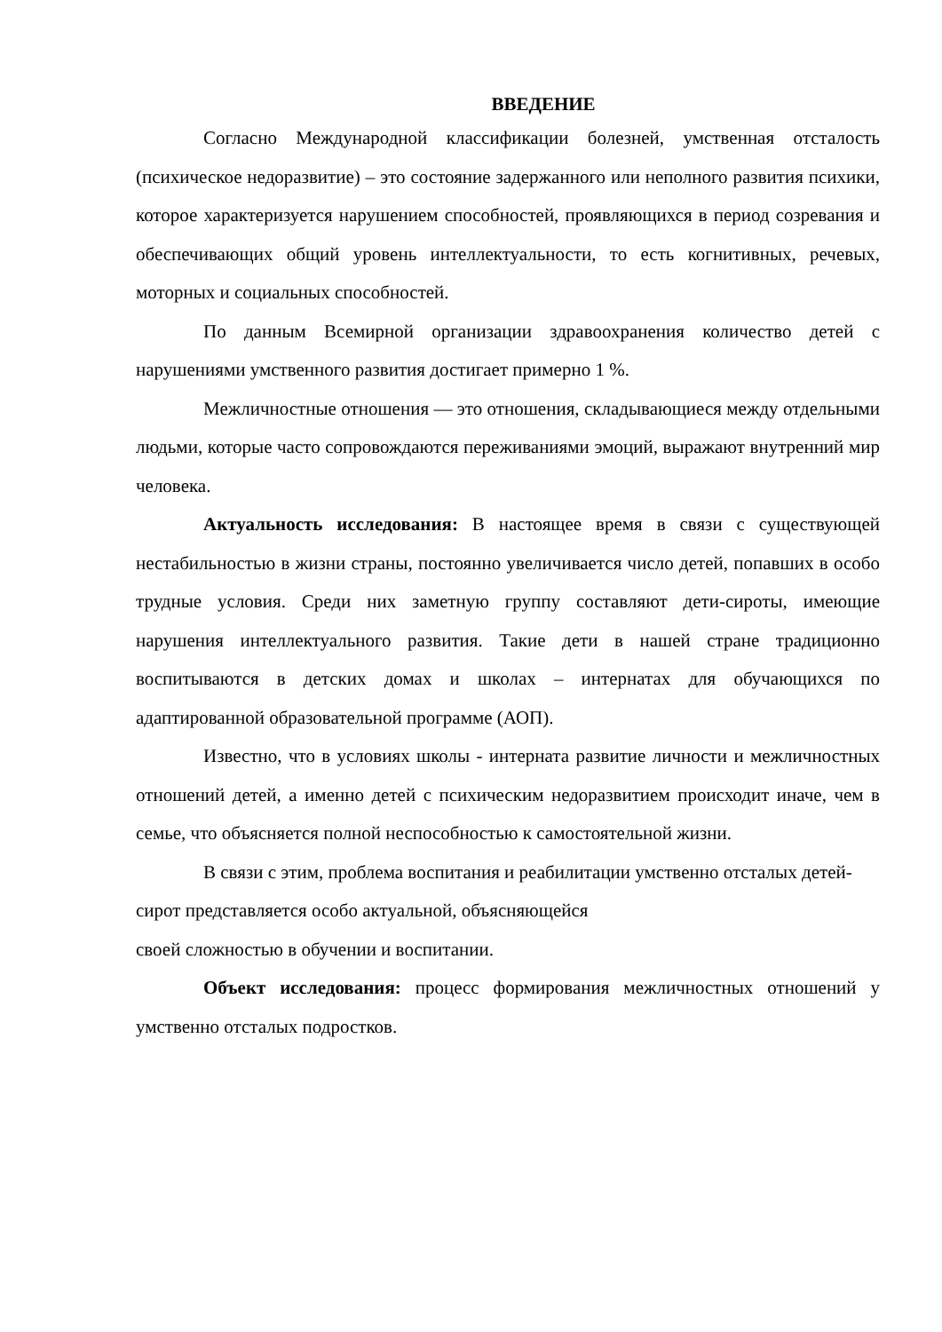ВВЕДЕНИЕ
Согласно Международной классификации болезней, умственная отсталость (психическое недоразвитие) – это состояние задержанного или неполного развития психики, которое характеризуется нарушением способностей, проявляющихся в период созревания и обеспечивающих общий уровень интеллектуальности, то есть когнитивных, речевых, моторных и социальных способностей.
По данным Всемирной организации здравоохранения количество детей с нарушениями умственного развития достигает примерно 1 %.
Межличностные отношения — это отношения, складывающиеся между отдельными людьми, которые часто сопровождаются переживаниями эмоций, выражают внутренний мир человека.
Актуальность исследования: В настоящее время в связи с существующей нестабильностью в жизни страны, постоянно увеличивается число детей, попавших в особо трудные условия. Среди них заметную группу составляют дети-сироты, имеющие нарушения интеллектуального развития. Такие дети в нашей стране традиционно воспитываются в детских домах и школах – интернатах для обучающихся по адаптированной образовательной программе (АОП).
Известно, что в условиях школы - интерната развитие личности и межличностных отношений детей, а именно детей с психическим недоразвитием происходит иначе, чем в семье, что объясняется полной неспособностью к самостоятельной жизни.
В связи с этим, проблема воспитания и реабилитации умственно отсталых детей-сирот представляется особо актуальной, объясняющейся
своей сложностью в обучении и воспитании.
Объект исследования: процесс формирования межличностных отношений у умственно отсталых подростков.